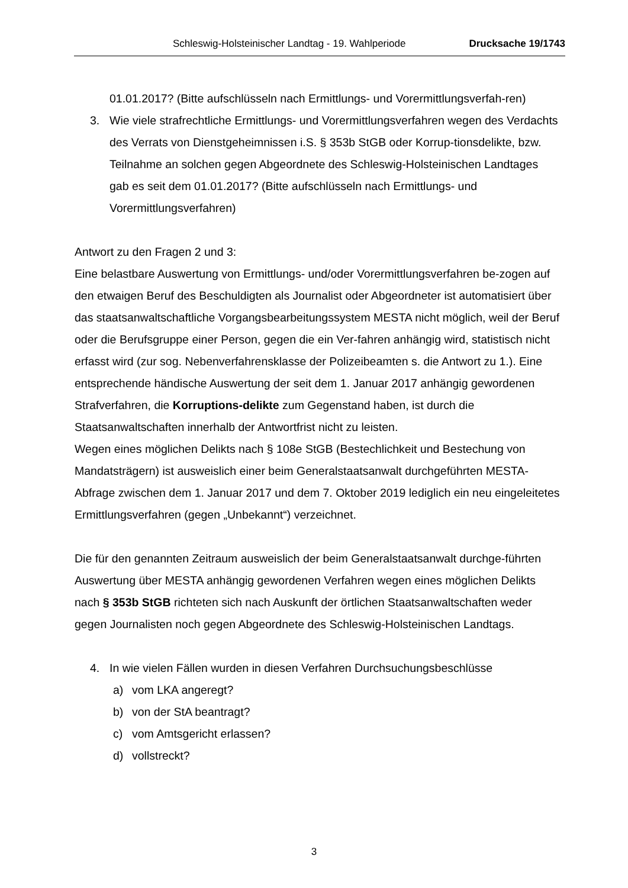Schleswig-Holsteinischer Landtag - 19. Wahlperiode Drucksache 19/1743
01.01.2017? (Bitte aufschlüsseln nach Ermittlungs- und Vorermittlungsverfah-ren)
3. Wie viele strafrechtliche Ermittlungs- und Vorermittlungsverfahren wegen des Verdachts des Verrats von Dienstgeheimnissen i.S. § 353b StGB oder Korrup-tionsdelikte, bzw. Teilnahme an solchen gegen Abgeordnete des Schleswig-Holsteinischen Landtages gab es seit dem 01.01.2017? (Bitte aufschlüsseln nach Ermittlungs- und Vorermittlungsverfahren)
Antwort zu den Fragen 2 und 3:
Eine belastbare Auswertung von Ermittlungs- und/oder Vorermittlungsverfahren be-zogen auf den etwaigen Beruf des Beschuldigten als Journalist oder Abgeordneter ist automatisiert über das staatsanwaltschaftliche Vorgangsbearbeitungssystem MESTA nicht möglich, weil der Beruf oder die Berufsgruppe einer Person, gegen die ein Ver-fahren anhängig wird, statistisch nicht erfasst wird (zur sog. Nebenverfahrensklasse der Polizeibeamten s. die Antwort zu 1.). Eine entsprechende händische Auswertung der seit dem 1. Januar 2017 anhängig gewordenen Strafverfahren, die Korruptions-delikte zum Gegenstand haben, ist durch die Staatsanwaltschaften innerhalb der Antwortfrist nicht zu leisten.
Wegen eines möglichen Delikts nach § 108e StGB (Bestechlichkeit und Bestechung von Mandatsträgern) ist ausweislich einer beim Generalstaatsanwalt durchgeführten MESTA-Abfrage zwischen dem 1. Januar 2017 und dem 7. Oktober 2019 lediglich ein neu eingeleitetes Ermittlungsverfahren (gegen „Unbekannt“) verzeichnet.
Die für den genannten Zeitraum ausweislich der beim Generalstaatsanwalt durchge-führten Auswertung über MESTA anhängig gewordenen Verfahren wegen eines möglichen Delikts nach § 353b StGB richteten sich nach Auskunft der örtlichen Staatsanwaltschaften weder gegen Journalisten noch gegen Abgeordnete des Schleswig-Holsteinischen Landtags.
4. In wie vielen Fällen wurden in diesen Verfahren Durchsuchungsbeschlüsse
a) vom LKA angeregt?
b) von der StA beantragt?
c) vom Amtsgericht erlassen?
d) vollstreckt?
3